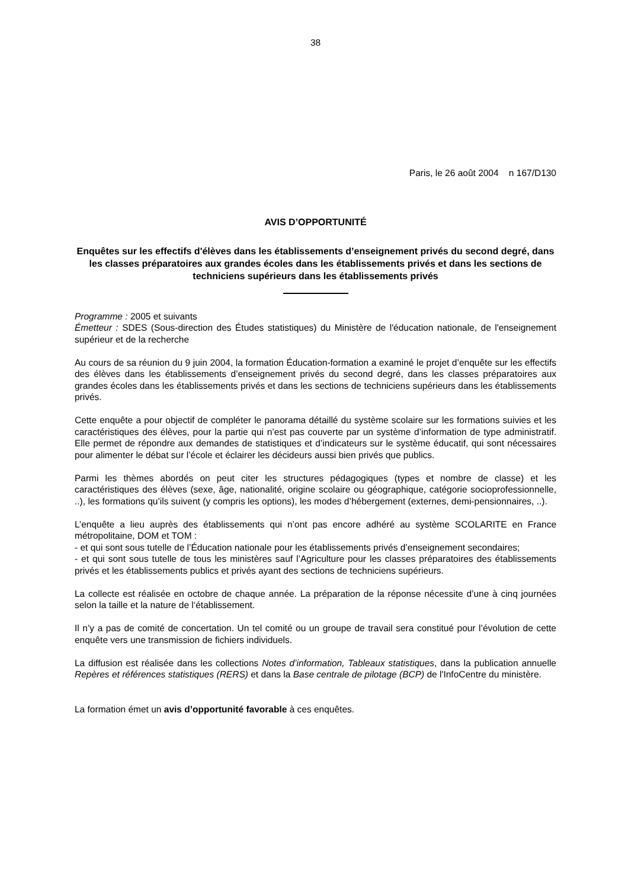38
Paris, le 26 août 2004 n 167/D130
AVIS D’OPPORTUNITÉ
Enquêtes sur les effectifs d'élèves dans les établissements d’enseignement privés du second degré, dans les classes préparatoires aux grandes écoles dans les établissements privés et dans les sections de techniciens supérieurs dans les établissements privés
Programme : 2005 et suivants
Émetteur : SDES (Sous-direction des Études statistiques) du Ministère de l'éducation nationale, de l'enseignement supérieur et de la recherche
Au cours de sa réunion du 9 juin 2004, la formation Éducation-formation a examiné le projet d’enquête sur les effectifs des élèves dans les établissements d’enseignement privés du second degré, dans les classes préparatoires aux grandes écoles dans les établissements privés et dans les sections de techniciens supérieurs dans les établissements privés.
Cette enquête a pour objectif de compléter le panorama détaillé du système scolaire sur les formations suivies et les caractéristiques des élèves, pour la partie qui n’est pas couverte par un système d’information de type administratif. Elle permet de répondre aux demandes de statistiques et d’indicateurs sur le système éducatif, qui sont nécessaires pour alimenter le débat sur l’école et éclairer les décideurs aussi bien privés que publics.
Parmi les thèmes abordés on peut citer les structures pédagogiques (types et nombre de classe) et les caractéristiques des élèves (sexe, âge, nationalité, origine scolaire ou géographique, catégorie socioprofessionnelle, ..), les formations qu’ils suivent (y compris les options), les modes d’hébergement (externes, demi-pensionnaires, ..).
L’enquête a lieu auprès des établissements qui n’ont pas encore adhéré au système SCOLARITE en France métropolitaine, DOM et TOM :
- et qui sont sous tutelle de l’Éducation nationale pour les établissements privés d’enseignement secondaires;
- et qui sont sous tutelle de tous les ministères sauf l’Agriculture pour les classes préparatoires des établissements privés et les établissements publics et privés ayant des sections de techniciens supérieurs.
La collecte est réalisée en octobre de chaque année. La préparation de la réponse nécessite d’une à cinq journées selon la taille et la nature de l‘établissement.
Il n’y a pas de comité de concertation. Un tel comité ou un groupe de travail sera constitué pour l’évolution de cette enquête vers une transmission de fichiers individuels.
La diffusion est réalisée dans les collections Notes d’information, Tableaux statistiques, dans la publication annuelle Repères et références statistiques (RERS) et dans la Base centrale de pilotage (BCP) de l'InfoCentre du ministère.
La formation émet un avis d’opportunité favorable à ces enquêtes.